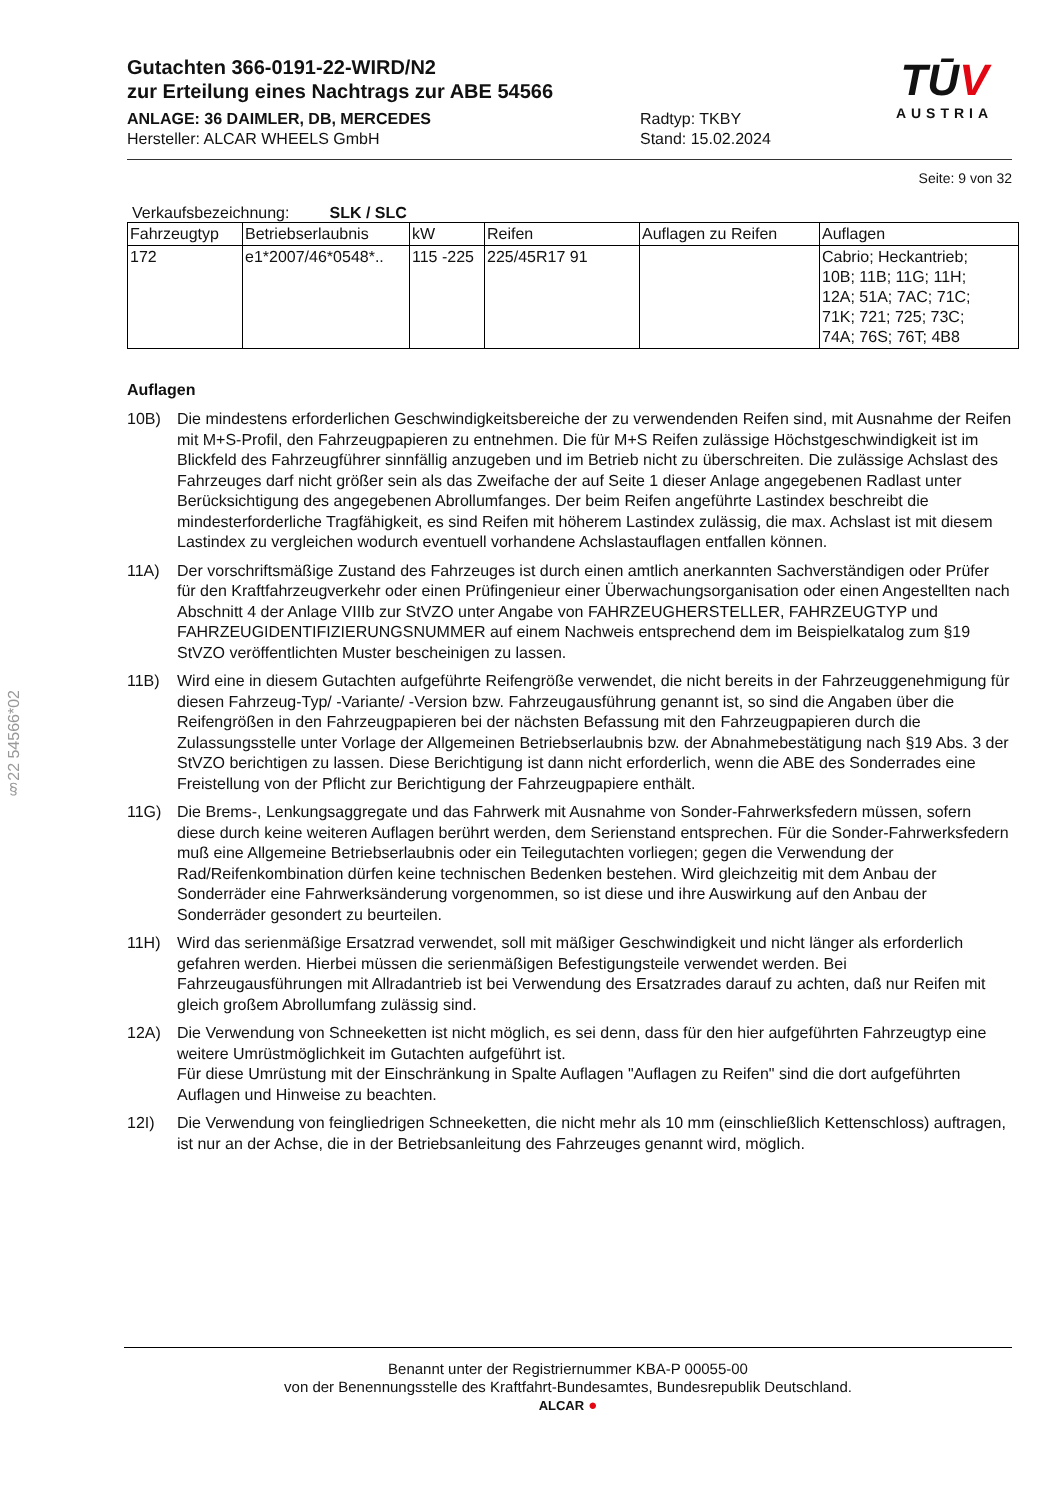§22 54566*02
Gutachten 366-0191-22-WIRD/N2
zur Erteilung eines Nachtrags zur ABE 54566
ANLAGE: 36 DAIMLER, DB, MERCEDES
Hersteller: ALCAR WHEELS GmbH
Radtyp: TKBY
Stand: 15.02.2024
TŪV
AUSTRIA
Seite: 9 von 32
Verkaufsbezeichnung: SLK / SLC
| Fahrzeugtyp | Betriebserlaubnis | kW | Reifen | Auflagen zu Reifen | Auflagen |
| --- | --- | --- | --- | --- | --- |
| 172 | e1*2007/46*0548*.. | 115 -225 | 225/45R17 91 | | Cabrio; Heckantrieb; 10B; 11B; 11G; 11H; 12A; 51A; 7AC; 71C; 71K; 721; 725; 73C; 74A; 76S; 76T; 4B8 |
Auflagen
10B) Die mindestens erforderlichen Geschwindigkeitsbereiche der zu verwendenden Reifen sind, mit Ausnahme der Reifen mit M+S-Profil, den Fahrzeugpapieren zu entnehmen. Die für M+S Reifen zulässige Höchstgeschwindigkeit ist im Blickfeld des Fahrzeugführer sinnfällig anzugeben und im Betrieb nicht zu überschreiten. Die zulässige Achslast des Fahrzeuges darf nicht größer sein als das Zweifache der auf Seite 1 dieser Anlage angegebenen Radlast unter Berücksichtigung des angegebenen Abrollumfanges. Der beim Reifen angeführte Lastindex beschreibt die mindesterforderliche Tragfähigkeit, es sind Reifen mit höherem Lastindex zulässig, die max. Achslast ist mit diesem Lastindex zu vergleichen wodurch eventuell vorhandene Achslastauflagen entfallen können.
11A) Der vorschriftsmäßige Zustand des Fahrzeuges ist durch einen amtlich anerkannten Sachverständigen oder Prüfer für den Kraftfahrzeugverkehr oder einen Prüfingenieur einer Überwachungsorganisation oder einen Angestellten nach Abschnitt 4 der Anlage VIIIb zur StVZO unter Angabe von FAHRZEUGHERSTELLER, FAHRZEUGTYP und FAHRZEUGIDENTIFIZIERUNGSNUMMER auf einem Nachweis entsprechend dem im Beispielkatalog zum §19 StVZO veröffentlichten Muster bescheinigen zu lassen.
11B) Wird eine in diesem Gutachten aufgeführte Reifengröße verwendet, die nicht bereits in der Fahrzeuggenehmigung für diesen Fahrzeug-Typ/ -Variante/ -Version bzw. Fahrzeugausführung genannt ist, so sind die Angaben über die Reifengrößen in den Fahrzeugpapieren bei der nächsten Befassung mit den Fahrzeugpapieren durch die Zulassungsstelle unter Vorlage der Allgemeinen Betriebserlaubnis bzw. der Abnahmebestätigung nach §19 Abs. 3 der StVZO berichtigen zu lassen. Diese Berichtigung ist dann nicht erforderlich, wenn die ABE des Sonderrades eine Freistellung von der Pflicht zur Berichtigung der Fahrzeugpapiere enthält.
11G) Die Brems-, Lenkungsaggregate und das Fahrwerk mit Ausnahme von Sonder-Fahrwerksfedern müssen, sofern diese durch keine weiteren Auflagen berührt werden, dem Serienstand entsprechen. Für die Sonder-Fahrwerksfedern muß eine Allgemeine Betriebserlaubnis oder ein Teilegutachten vorliegen; gegen die Verwendung der Rad/Reifenkombination dürfen keine technischen Bedenken bestehen. Wird gleichzeitig mit dem Anbau der Sonderräder eine Fahrwerksänderung vorgenommen, so ist diese und ihre Auswirkung auf den Anbau der Sonderräder gesondert zu beurteilen.
11H) Wird das serienmäßige Ersatzrad verwendet, soll mit mäßiger Geschwindigkeit und nicht länger als erforderlich gefahren werden. Hierbei müssen die serienmäßigen Befestigungsteile verwendet werden. Bei Fahrzeugausführungen mit Allradantrieb ist bei Verwendung des Ersatzrades darauf zu achten, daß nur Reifen mit gleich großem Abrollumfang zulässig sind.
12A) Die Verwendung von Schneeketten ist nicht möglich, es sei denn, dass für den hier aufgeführten Fahrzeugtyp eine weitere Umrüstmöglichkeit im Gutachten aufgeführt ist.
Für diese Umrüstung mit der Einschränkung in Spalte Auflagen "Auflagen zu Reifen" sind die dort aufgeführten Auflagen und Hinweise zu beachten.
12I) Die Verwendung von feingliedrigen Schneeketten, die nicht mehr als 10 mm (einschließlich Kettenschloss) auftragen, ist nur an der Achse, die in der Betriebsanleitung des Fahrzeuges genannt wird, möglich.
Benannt unter der Registriernummer KBA-P 00055-00
von der Benennungsstelle des Kraftfahrt-Bundesamtes, Bundesrepublik Deutschland.
ALCAR ●